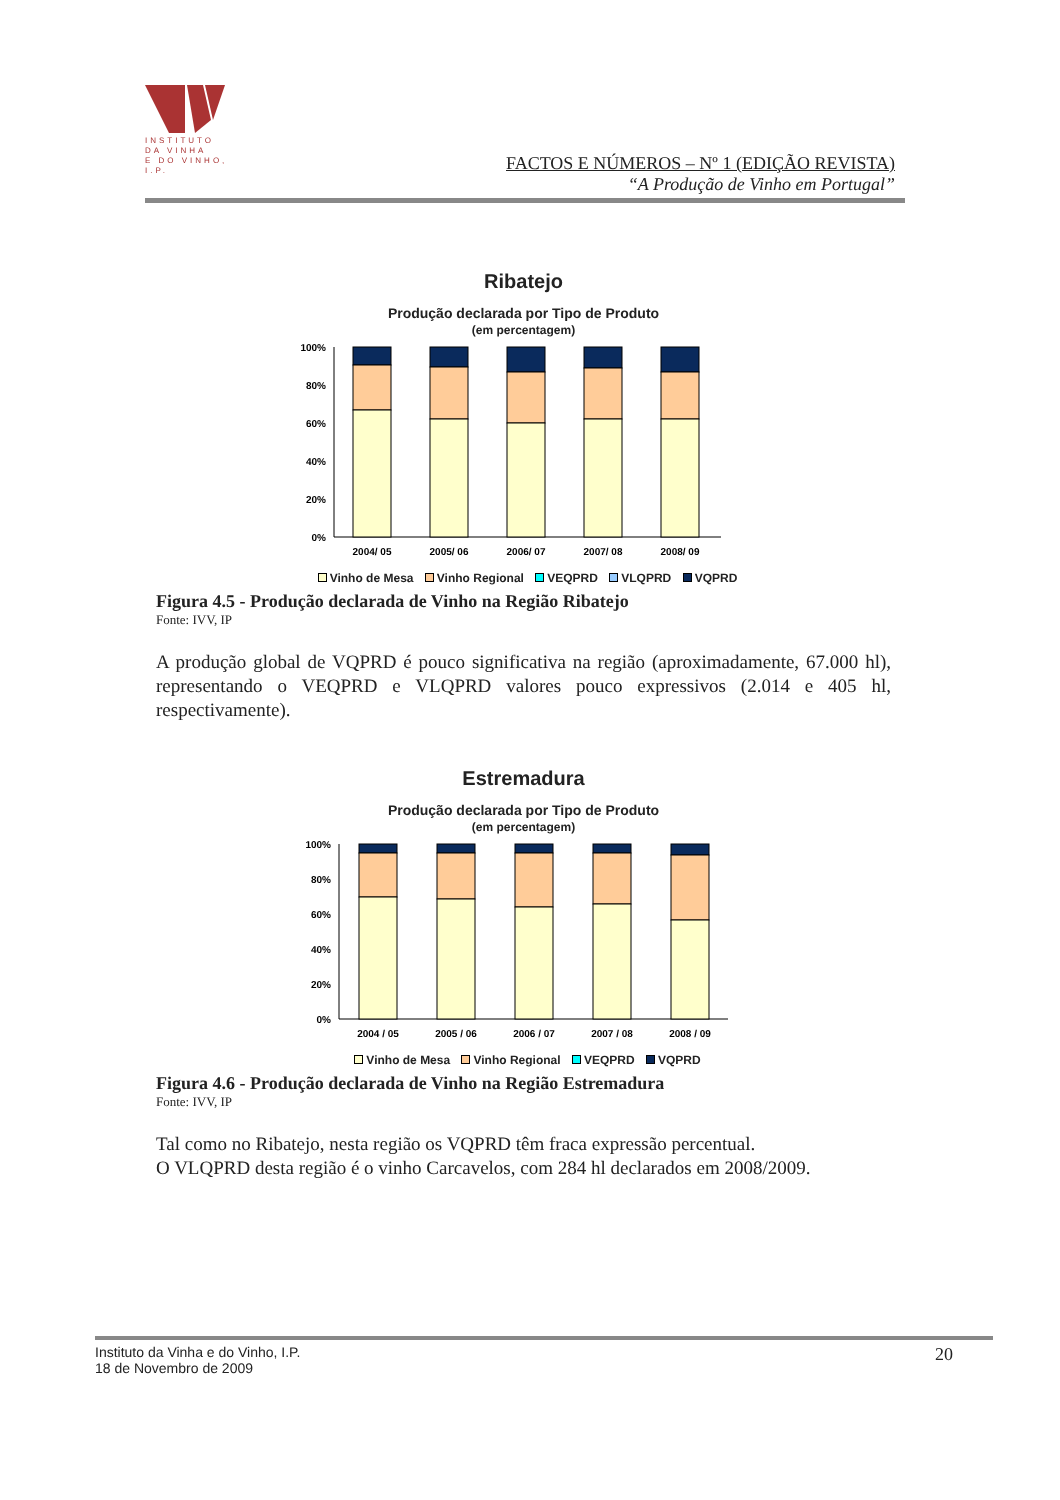INSTITUTO
DA VINHA
E DO VINHO, I.P.
FACTOS E NÚMEROS – Nº 1 (EDIÇÃO REVISTA)
“A Produção de Vinho em Portugal”
Ribatejo
Produção declarada por Tipo de Produto
(em percentagem)
100%
80%
60%
40%
20%
0%
2004/ 05
2005/ 06
2006/ 07
2007/ 08
2008/ 09
Vinho de Mesa Vinho Regional VEQPRD VLQPRD VQPRD
Figura 4.5 - Produção declarada de Vinho na Região Ribatejo
Fonte: IVV, IP
A produção global de VQPRD é pouco significativa na região (aproximadamente, 67.000 hl), representando o VEQPRD e VLQPRD valores pouco expressivos (2.014 e 405 hl, respectivamente).
Estremadura
Produção declarada por Tipo de Produto
(em percentagem)
100%
80%
60%
40%
20%
0%
2004 / 05
2005 / 06
2006 / 07
2007 / 08
2008 / 09
Vinho de Mesa Vinho Regional VEQPRD VQPRD
Figura 4.6 - Produção declarada de Vinho na Região Estremadura
Fonte: IVV, IP
Tal como no Ribatejo, nesta região os VQPRD têm fraca expressão percentual.
O VLQPRD desta região é o vinho Carcavelos, com 284 hl declarados em 2008/2009.
Instituto da Vinha e do Vinho, I.P.
18 de Novembro de 2009
20